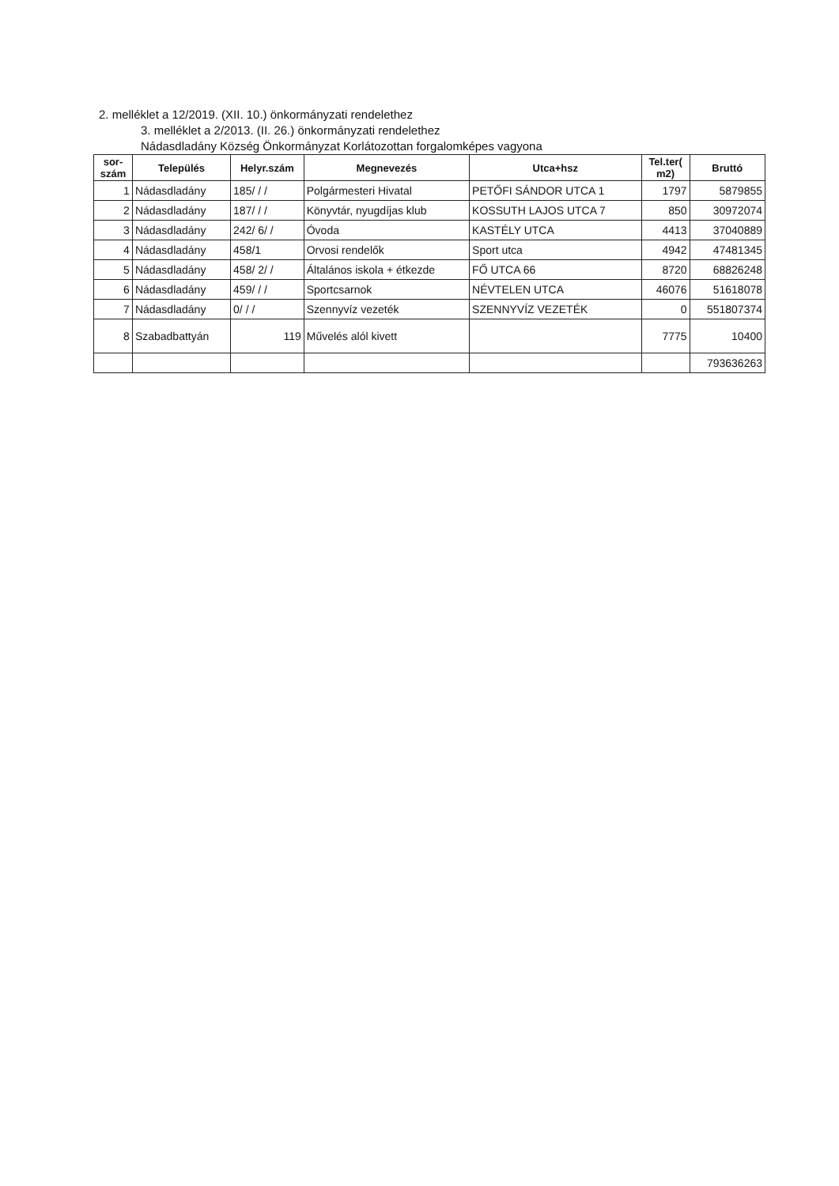2. melléklet a 12/2019. (XII. 10.) önkormányzati rendelethez
3. melléklet a 2/2013. (II. 26.) önkormányzati rendelethez
Nádasdladány Község Önkormányzat Korlátozottan forgalomképes vagyona
| sor- szám | Település | Helyr.szám | Megnevezés | Utca+hsz | Tel.ter( m2) | Bruttó |
| --- | --- | --- | --- | --- | --- | --- |
| 1 | Nádasdladány | 185/ / / | Polgármesteri Hivatal | PETŐFI SÁNDOR UTCA 1 | 1797 | 5879855 |
| 2 | Nádasdladány | 187/ / / | Könyvtár, nyugdíjas klub | KOSSUTH LAJOS UTCA 7 | 850 | 30972074 |
| 3 | Nádasdladány | 242/ 6/ / | Óvoda | KASTÉLY UTCA | 4413 | 37040889 |
| 4 | Nádasdladány | 458/1 | Orvosi rendelők | Sport utca | 4942 | 47481345 |
| 5 | Nádasdladány | 458/ 2/ / | Általános iskola + étkezde | FŐ UTCA 66 | 8720 | 68826248 |
| 6 | Nádasdladány | 459/ / / | Sportcsarnok | NÉVTELEN UTCA | 46076 | 51618078 |
| 7 | Nádasdladány | 0/ / / | Szennyvíz vezeték | SZENNYVÍZ VEZETÉK | 0 | 551807374 |
| 8 | Szabadbattyán | 119 | Művelés alól kivett | | 7775 | 10400 |
| | | | | | | 793636263 |